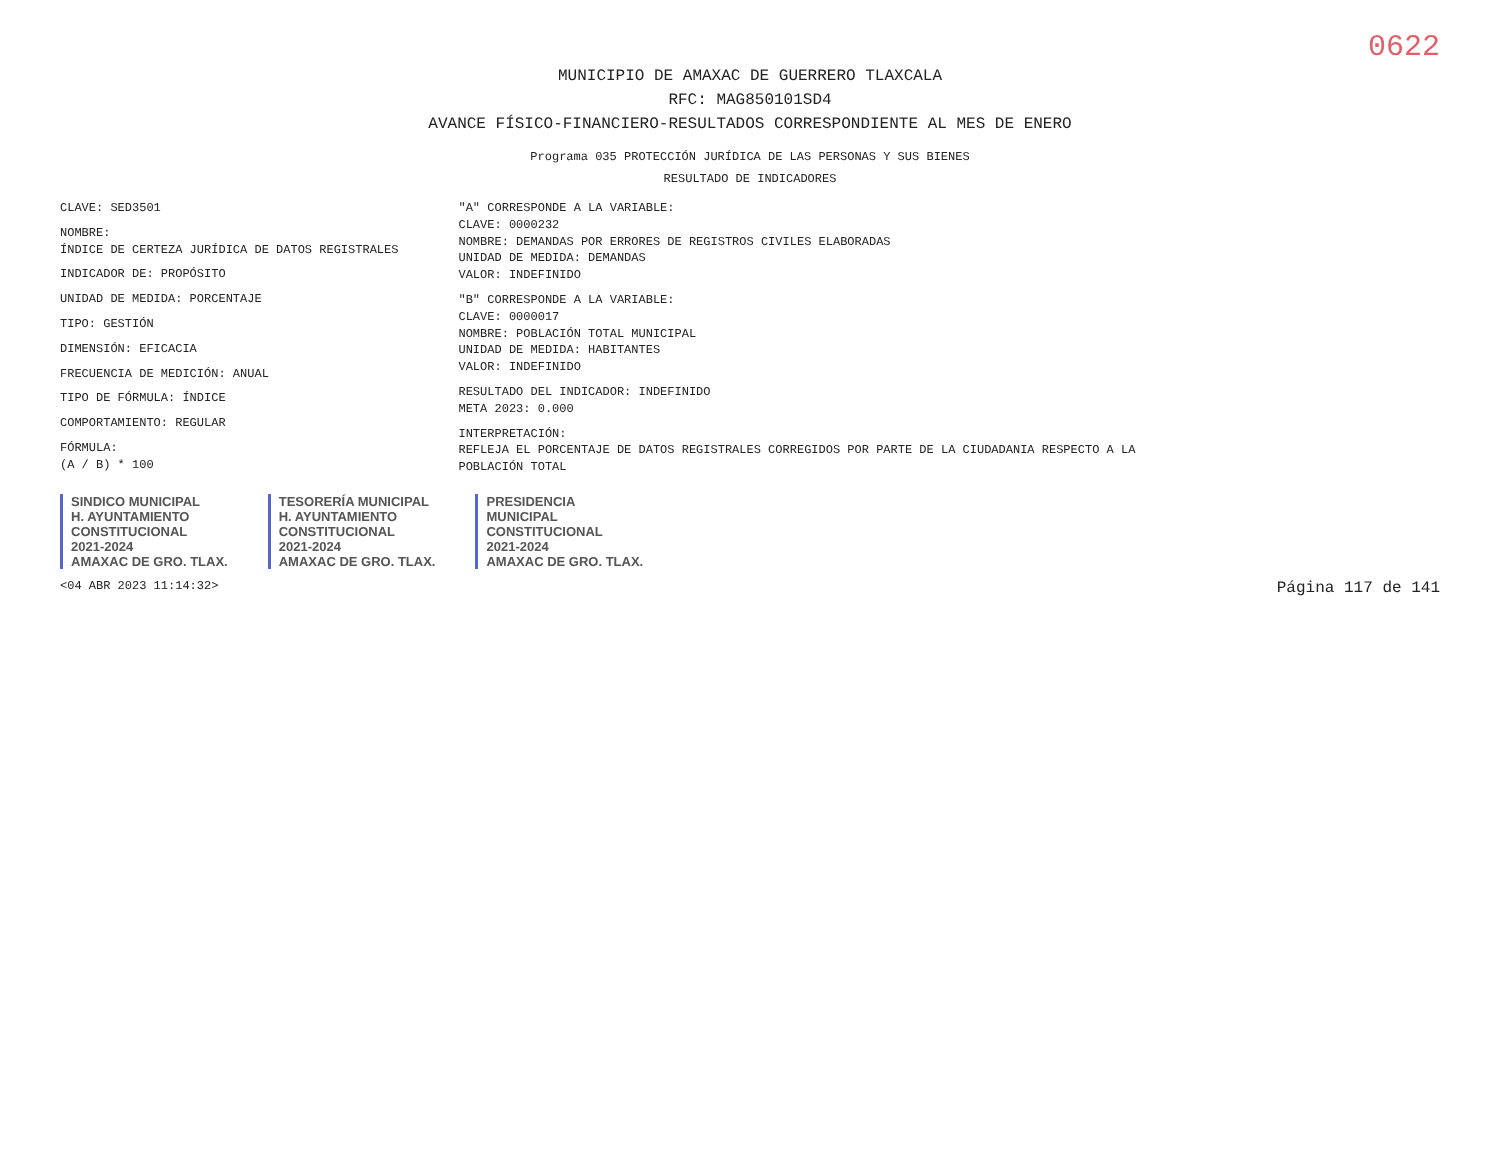0622
MUNICIPIO DE AMAXAC DE GUERRERO TLAXCALA
RFC: MAG850101SD4
AVANCE FÍSICO-FINANCIERO-RESULTADOS CORRESPONDIENTE AL MES DE ENERO
Programa 035 PROTECCIÓN JURÍDICA DE LAS PERSONAS Y SUS BIENES
RESULTADO DE INDICADORES
CLAVE: SED3501
NOMBRE:
ÍNDICE DE CERTEZA JURÍDICA DE DATOS REGISTRALES
INDICADOR DE: PROPÓSITO
UNIDAD DE MEDIDA: PORCENTAJE
TIPO: GESTIÓN
DIMENSIÓN: EFICACIA
FRECUENCIA DE MEDICIÓN: ANUAL
TIPO DE FÓRMULA: ÍNDICE
COMPORTAMIENTO: REGULAR
FÓRMULA:
(A / B) * 100
"A" CORRESPONDE A LA VARIABLE:
CLAVE: 0000232
NOMBRE: DEMANDAS POR ERRORES DE REGISTROS CIVILES ELABORADAS
UNIDAD DE MEDIDA: DEMANDAS
VALOR: INDEFINIDO
"B" CORRESPONDE A LA VARIABLE:
CLAVE: 0000017
NOMBRE: POBLACIÓN TOTAL MUNICIPAL
UNIDAD DE MEDIDA: HABITANTES
VALOR: INDEFINIDO
RESULTADO DEL INDICADOR: INDEFINIDO
META 2023: 0.000
INTERPRETACIÓN:
REFLEJA EL PORCENTAJE DE DATOS REGISTRALES CORREGIDOS POR PARTE DE LA CIUDADANIA RESPECTO A LA
POBLACIÓN TOTAL
SINDICO MUNICIPAL
H. AYUNTAMIENTO
CONSTITUCIONAL
2021-2024
AMAXAC DE GRO. TLAX.
TESORERÍA MUNICIPAL
H. AYUNTAMIENTO
CONSTITUCIONAL
2021-2024
AMAXAC DE GRO. TLAX.
PRESIDENCIA
MUNICIPAL
CONSTITUCIONAL
2021-2024
AMAXAC DE GRO. TLAX.
<04 ABR 2023 11:14:32> Página 117 de 141